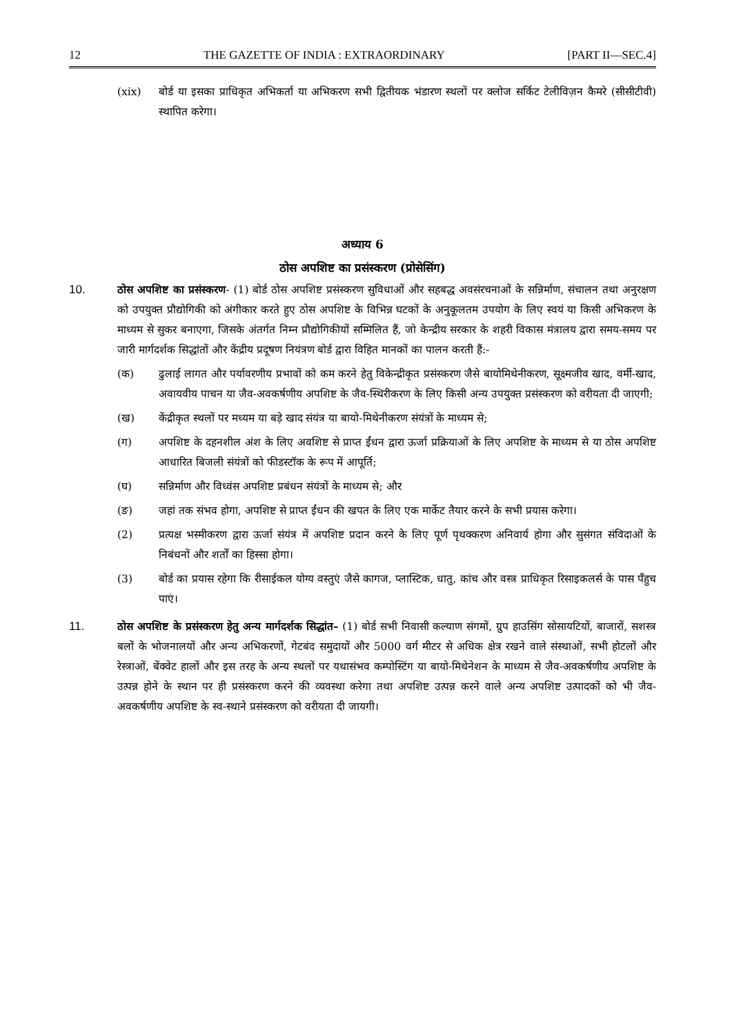12 THE GAZETTE OF INDIA : EXTRAORDINARY [PART II—SEC.4]
(xix) बोर्ड या इसका प्राधिकृत अभिकर्ता या अभिकरण सभी द्वितीयक भंडारण स्थलों पर क्लोज सर्किट टेलीविज़न कैमरे (सीसीटीवी) स्थापित करेगा।
अध्याय 6
ठोस अपशिष्ट का प्रसंस्करण (प्रोसेसिंग)
10. ठोस अपशिष्ट का प्रसंस्करण- (1) बोर्ड ठोस अपशिष्ट प्रसंस्करण सुविधाओं और सहबद्ध अवसंरचनाओं के सन्निर्माण, संचालन तथा अनुरक्षण को उपयुक्त प्रौद्योगिकी को अंगीकार करते हुए ठोस अपशिष्ट के विभिन्न घटकों के अनुकूलतम उपयोग के लिए स्वयं या किसी अभिकरण के माध्यम से सुकर बनाएगा, जिसके अंतर्गत निम्न प्रौद्योगिकीयों सम्मिलित हैं, जो केन्द्रीय सरकार के शहरी विकास मंत्रालय द्वारा समय-समय पर जारी मार्गदर्शक सिद्धांतों और केंद्रीय प्रदूषण नियंत्रण बोर्ड द्वारा विहित मानकों का पालन करती हैं:-
(क) ढुलाई लागत और पर्यावरणीय प्रभावों को कम करने हेतु विकेन्द्रीकृत प्रसंस्करण जैसे बायोमिथेनीकरण, सूक्ष्मजीव खाद, वर्मी-खाद, अवायवीय पाचन या जैव-अवकर्षणीय अपशिष्ट के जैव-स्थिरीकरण के लिए किसी अन्य उपयुक्त प्रसंस्करण को वरीयता दी जाएगी;
(ख) केंद्रीकृत स्थलों पर मध्यम या बड़े खाद संयंत्र या बायो-मिथेनीकरण संयंत्रों के माध्यम से;
(ग) अपशिष्ट के दहनशील अंश के लिए अवशिष्ट से प्राप्त ईंधन द्वारा ऊर्जा प्रक्रियाओं के लिए अपशिष्ट के माध्यम से या ठोस अपशिष्ट आधारित बिजली संयंत्रों को फीडस्टॉक के रूप में आपूर्ति;
(घ) सन्निर्माण और विध्वंस अपशिष्ट प्रबंधन संयंत्रों के माध्यम से; और
(ङ) जहां तक संभव होगा, अपशिष्ट से प्राप्त ईंधन की खपत के लिए एक मार्केट तैयार करने के सभी प्रयास करेगा।
(2) प्रत्यक्ष भस्मीकरण द्वारा ऊर्जा संयंत्र में अपशिष्ट प्रदान करने के लिए पूर्ण पृथक्करण अनिवार्य होगा और सुसंगत संविदाओं के निबंधनों और शर्तों का हिस्सा होगा।
(3) बोर्ड का प्रयास रहेगा कि रीसाईकल योग्य वस्तुएं जैसे कागज, प्लास्टिक, धातु, कांच और वस्त्र प्राधिकृत रिसाइकलर्स के पास पँहुच पाएं।
11. ठोस अपशिष्ट के प्रसंस्करण हेतु अन्य मार्गदर्शक सिद्धांत– (1) बोर्ड सभी निवासी कल्याण संगमों, ग्रुप हाउसिंग सोसायटियों, बाजारों, सशस्त्र बलों के भोजनालयों और अन्य अभिकरणों, गेटबंद समुदायों और 5000 वर्ग मीटर से अधिक क्षेत्र रखने वाले संस्थाओं, सभी होटलों और रेस्त्राओं, बेंक्वेट हालों और इस तरह के अन्य स्थलों पर यथासंभव कम्पोस्टिंग या बायो-मिथेनेशन के माध्यम से जैव-अवकर्षणीय अपशिष्ट के उत्पन्न होने के स्थान पर ही प्रसंस्करण करने की व्यवस्था करेगा तथा अपशिष्ट उत्पन्न करने वाले अन्य अपशिष्ट उत्पादकों को भी जैव-अवकर्षणीय अपशिष्ट के स्व-स्थाने प्रसंस्करण को वरीयता दी जायगी।